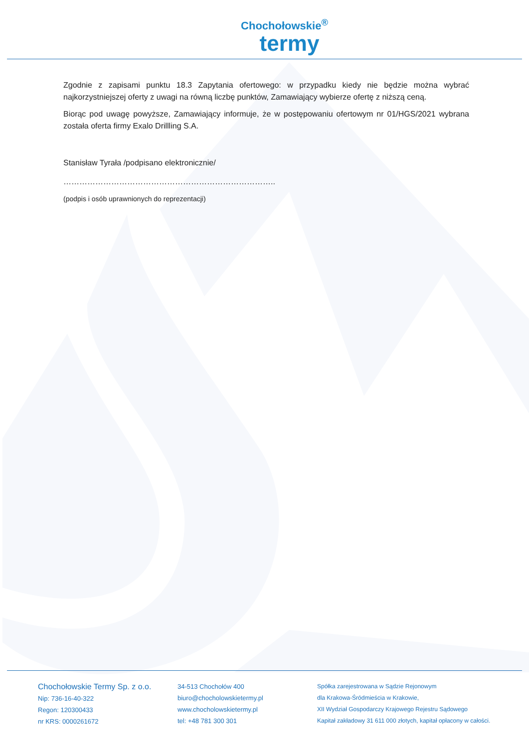Chochołowskie<sup>®</sup>
termy
Zgodnie z zapisami punktu 18.3 Zapytania ofertowego: w przypadku kiedy nie będzie można wybrać najkorzystniejszej oferty z uwagi na równą liczbę punktów, Zamawiający wybierze ofertę z niższą ceną.
Biorąc pod uwagę powyższe, Zamawiający informuje, że w postępowaniu ofertowym nr 01/HGS/2021 wybrana została oferta firmy Exalo Drillling S.A.
Stanisław Tyrała /podpisano elektronicznie/
……………………………………………………………………..
(podpis i osób uprawnionych do reprezentacji)
Chochołowskie Termy Sp. z o.o.
Nip: 736-16-40-322
Regon: 120300433
nr KRS: 0000261672
34-513 Chochołów 400
biuro@chocholowskietermy.pl
www.chocholowskietermy.pl
tel: +48 781 300 301
Spółka zarejestrowana w Sądzie Rejonowym
dla Krakowa-Śródmieścia w Krakowie,
XII Wydział Gospodarczy Krajowego Rejestru Sądowego
Kapitał zakładowy 31 611 000 złotych, kapitał opłacony w całości.